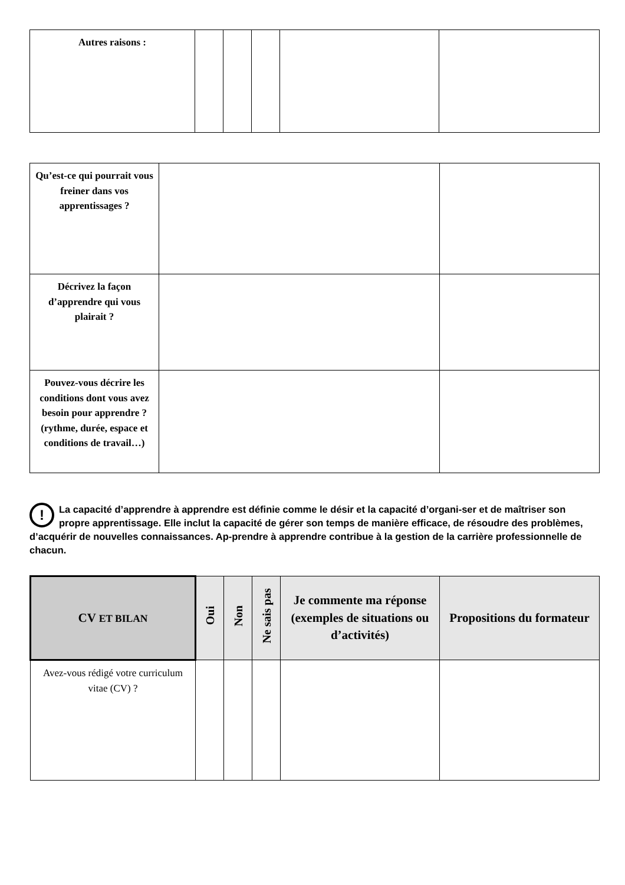| Autres raisons : | | | | | |
| Qu’est-ce qui pourrait vous freiner dans vos apprentissages ? | | |
| Décrivez la façon d’apprendre qui vous plairait ? | | |
| Pouvez-vous décrire les conditions dont vous avez besoin pour apprendre ? (rythme, durée, espace et conditions de travail…) | | |
! La capacité d’apprendre à apprendre est définie comme le désir et la capacité d’organi-ser et de maîtriser son propre apprentissage. Elle inclut la capacité de gérer son temps de manière efficace, de résoudre des problèmes, d’acquérir de nouvelles connaissances. Ap-prendre à apprendre contribue à la gestion de la carrière professionnelle de chacun.
| CV ET BILAN | Oui | Non | Ne sais pas | Je commente ma réponse (exemples de situations ou d’activités) | Propositions du formateur |
| --- | --- | --- | --- | --- | --- |
| Avez-vous rédigé votre curriculum vitae (CV) ? | | | | | |